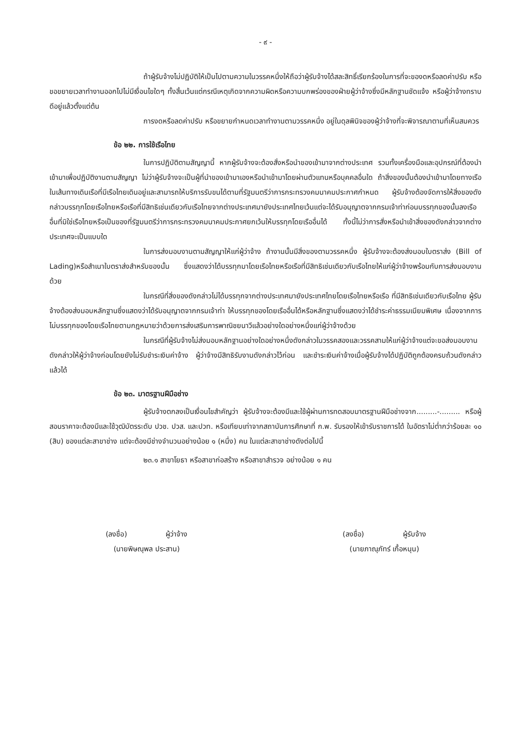- ๙ -
ถ้าผู้รับจ้างไม่ปฏิบัติให้เป็นไปตามความในวรรคหนึ่งให้ถือว่าผู้รับจ้างได้สละสิทธิ์เรียกร้องในการที่จะของดหรือลดค่าปรับ หรือขอขยายเวลาทำงานออกไปไม่มีเงื่อนไขใดๆ ทั้งสิ้นเว้นแต่กรณีเหตุเกิดจากความผิดหรือความบกพร่องของฝ่ายผู้ว่าจ้างซึ่งมีหลักฐานชัดแจ้ง หรือผู้ว่าจ้างทราบดีอยู่แล้วตั้งแต่ต้น
การงดหรือลดค่าปรับ หรือขยายกำหนดเวลาทำงานตามวรรคหนึ่ง อยู่ในดุลพินิจของผู้ว่าจ้างที่จะพิจารณาตามที่เห็นสมควร
ข้อ ๒๒. การใช้เรือไทย
ในการปฏิบัติตามสัญญานี้ หากผู้รับจ้างจะต้องสั่งหรือนำของเข้ามาจากต่างประเทศ รวมทั้งเครื่องมือและอุปกรณ์ที่ต้องนำเข้ามาเพื่อปฏิบัติงานตามสัญญา ไม่ว่าผู้รับจ้างจะเป็นผู้ที่นำของเข้ามาเองหรือนำเข้ามาโดยผ่านตัวแทนหรือบุคคลอื่นใด ถ้าสิ่งของนั้นต้องนำเข้ามาโดยทางเรือในเส้นทางเดินเรือที่มีเรือไทยเดินอยู่และสามารถให้บริการรับขนได้ตามที่รัฐมนตรีว่าการกระทรวงคมนาคมประกาศกำหนด ผู้รับจ้างต้องจัดการให้สิ่งของดังกล่าวบรรทุกโดยเรือไทยหรือเรือที่มีสิทธิเช่นเดียวกับเรือไทยจากต่างประเทศมายังประเทศไทยเว้นแต่จะได้รับอนุญาตจากกรมเจ้าท่าก่อนบรรทุกของนั้นลงเรืออื่นที่มิใช่เรือไทยหรือเป็นของที่รัฐมนตรีว่าการกระทรวงคมนาคมประกาศยกเว้นให้บรรทุกโดยเรืออื่นได้ ทั้งนี้ไม่ว่าการสั่งหรือนำเข้าสิ่งของดังกล่าวจากต่างประเทศจะเป็นแบบใด
ในการส่งมอบงานตามสัญญาให้แก่ผู้ว่าจ้าง ถ้างานนั้นมีสิ่งของตามวรรคหนึ่ง ผู้รับจ้างจะต้องส่งมอบใบตราส่ง (Bill of Lading)หรือสำเนาใบตราส่งสำหรับของนั้น ซึ่งแสดงว่าได้บรรทุกมาโดยเรือไทยหรือเรือที่มีสิทธิเช่นเดียวกับเรือไทยให้แก่ผู้ว่าจ้างพร้อมกับการส่งมอบงานด้วย
ในกรณีที่สิ่งของดังกล่าวไม่ได้บรรทุกจากต่างประเทศมายังประเทศไทยโดยเรือไทยหรือเรือ ที่มีสิทธิเช่นเดียวกับเรือไทย ผู้รับจ้างต้องส่งมอบหลักฐานซึ่งแสดงว่าได้รับอนุญาตจากกรมเจ้าท่า ให้บรรทุกของโดยเรืออื่นได้หรือหลักฐานซึ่งแสดงว่าได้ชำระค่าธรรมเนียมพิเศษ เนื่องจากการไม่บรรทุกของโดยเรือไทยตามกฎหมายว่าด้วยการส่งเสริมการพาณิชยนาวีแล้วอย่างใดอย่างหนึ่งแก่ผู้ว่าจ้างด้วย
ในกรณีที่ผู้รับจ้างไม่ส่งมอบหลักฐานอย่างใดอย่างหนึ่งดังกล่าวในวรรคสองและวรรคสามให้แก่ผู้ว่าจ้างแต่จะขอส่งมอบงานดังกล่าวให้ผู้ว่าจ้างก่อนโดยยังไม่รับชำระเงินค่าจ้าง ผู้ว่าจ้างมีสิทธิรับงานดังกล่าวไว้ก่อน และชำระเงินค่าจ้างเมื่อผู้รับจ้างได้ปฏิบัติถูกต้องครบถ้วนดังกล่าวแล้วได้
ข้อ ๒๓. มาตรฐานฝีมือช่าง
ผู้รับจ้างตกลงเป็นเงื่อนไขสำคัญว่า ผู้รับจ้างจะต้องมีและใช้ผู้ผ่านการทดสอบมาตรฐานฝีมือช่างจาก.........-......... หรือผู้สอนราคาจะต้องมีและใช้วุฒิบัตรระดับ ปวช. ปวส. และปวท. หรือเทียบเท่าจากสถาบันการศึกษาที่ ก.พ. รับรองให้เข้ารับราชการได้ ในอัตราไม่ต่ำกว่าร้อยละ ๑๐ (สิบ) ของแต่ละสาขาช่าง แต่จะต้องมีช่างจำนวนอย่างน้อย ๑ (หนึ่ง) คน ในแต่ละสาขาช่างดังต่อไปนี้
๒๓.๑ สาขาโยธา หรือสาขาก่อสร้าง หรือสาขาสำรวจ อย่างน้อย ๑ คน
(ลงชื่อ) ผู้ว่าจ้าง
(นายพิษณุพล ประสาน)
(ลงชื่อ) ผู้รับจ้าง
(นายภาณุภัทร์ เกื้อหนุน)